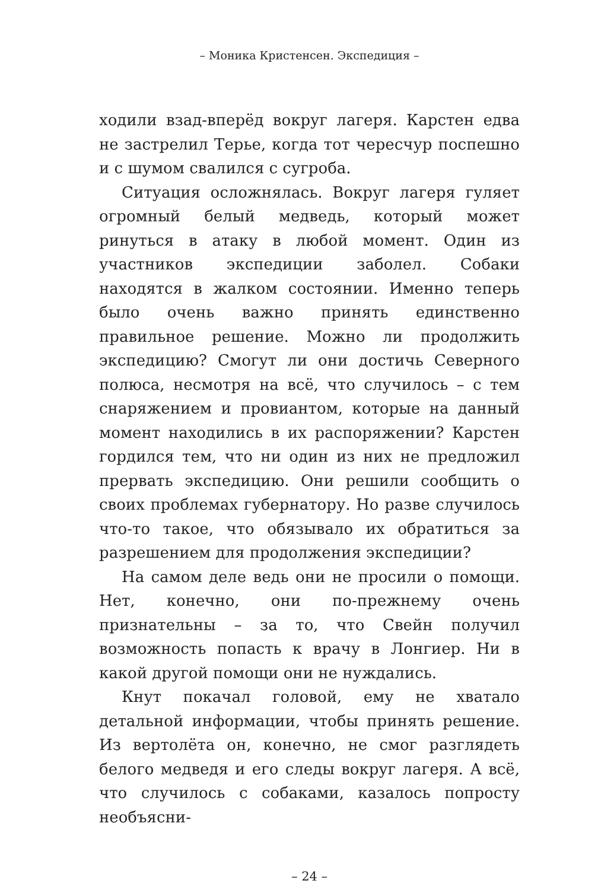– Моника Кристенсен. Экспедиция –
ходили взад-вперёд вокруг лагеря. Карстен едва не застрелил Терье, когда тот чересчур поспешно и с шумом свалился с сугроба.
Ситуация осложнялась. Вокруг лагеря гуляет огромный белый медведь, который может ринуться в атаку в любой момент. Один из участников экспедиции заболел. Собаки находятся в жалком состоянии. Именно теперь было очень важно принять единственно правильное решение. Можно ли продолжить экспедицию? Смогут ли они достичь Северного полюса, несмотря на всё, что случилось – с тем снаряжением и провиантом, которые на данный момент находились в их распоряжении? Карстен гордился тем, что ни один из них не предложил прервать экспедицию. Они решили сообщить о своих проблемах губернатору. Но разве случилось что-то такое, что обязывало их обратиться за разрешением для продолжения экспедиции?
На самом деле ведь они не просили о помощи. Нет, конечно, они по-прежнему очень признательны – за то, что Свейн получил возможность попасть к врачу в Лонгиер. Ни в какой другой помощи они не нуждались.
Кнут покачал головой, ему не хватало детальной информации, чтобы принять решение. Из вертолёта он, конечно, не смог разглядеть белого медведя и его следы вокруг лагеря. А всё, что случилось с собаками, казалось попросту необъясни-
– 24 –